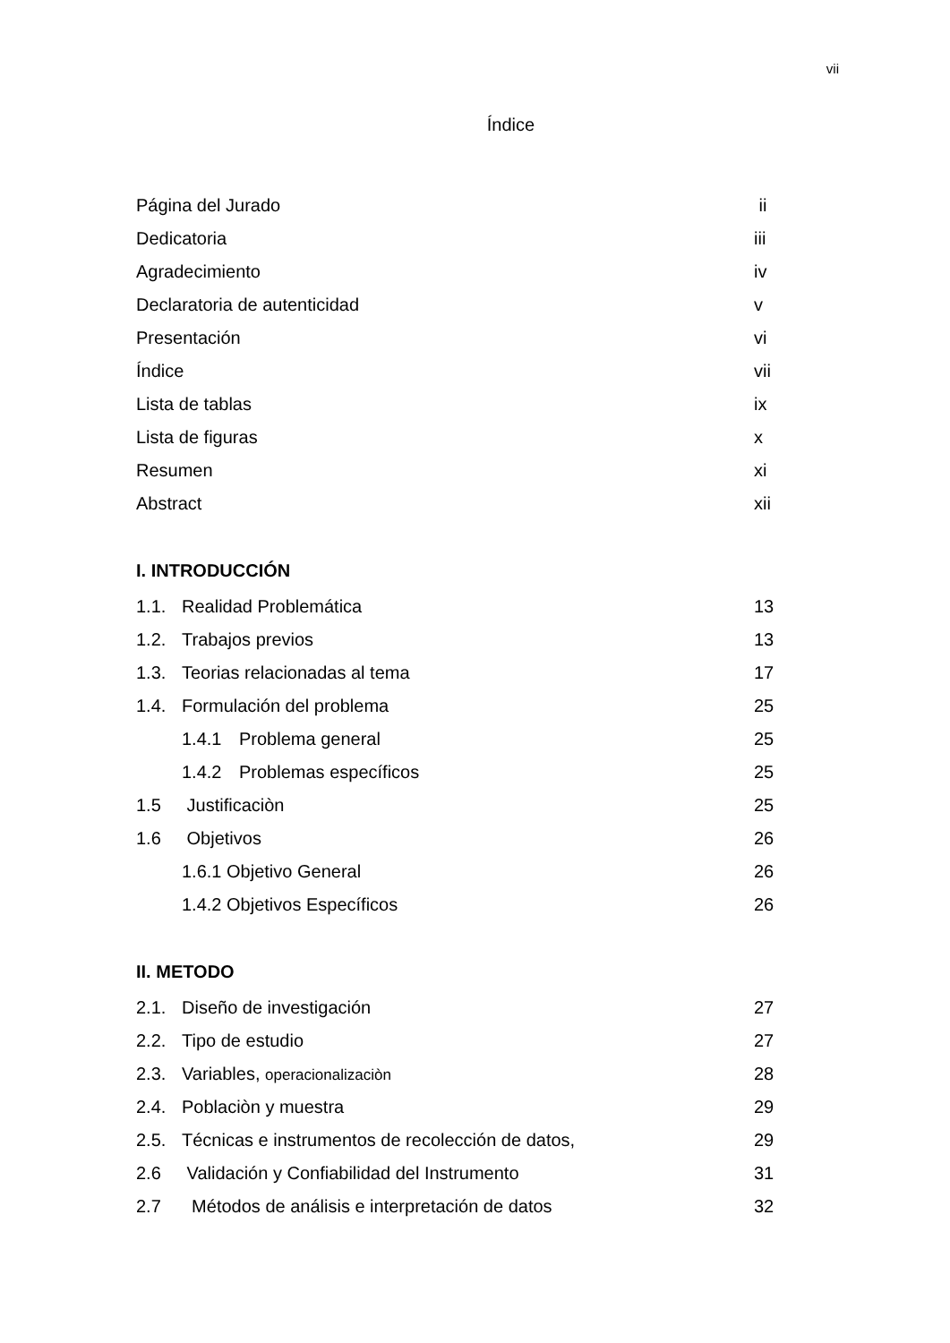vii
Índice
Página del Jurado ii
Dedicatoria iii
Agradecimiento iv
Declaratoria de autenticidad v
Presentación vi
Índice vii
Lista de tablas ix
Lista de figuras x
Resumen xi
Abstract xii
I. INTRODUCCIÓN
1.1. Realidad Problemática 13
1.2. Trabajos previos 13
1.3. Teorias relacionadas al tema 17
1.4. Formulación del problema 25
1.4.1 Problema general 25
1.4.2 Problemas específicos 25
1.5 Justificaciòn 25
1.6 Objetivos 26
1.6.1 Objetivo General 26
1.4.2 Objetivos Específicos 26
II. METODO
2.1. Diseño de investigación 27
2.2. Tipo de estudio 27
2.3. Variables, operacionalizaciòn 28
2.4. Poblaciòn y muestra 29
2.5. Técnicas e instrumentos de recolección de datos, 29
2.6 Validación y Confiabilidad del Instrumento 31
2.7 Métodos de análisis e interpretación de datos 32